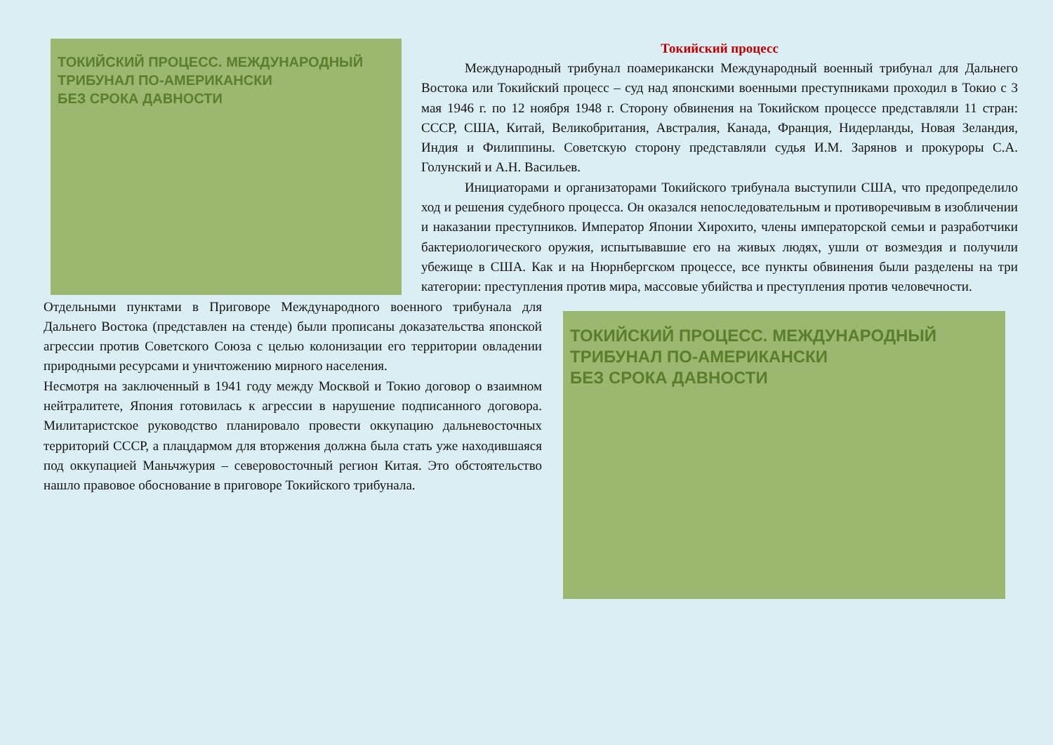ТОКИЙСКИЙ ПРОЦЕСС. МЕЖДУНАРОДНЫЙ ТРИБУНАЛ ПО-АМЕРИКАНСКИ
БЕЗ СРОКА ДАВНОСТИ
Токийский процесс
Международный трибунал поамерикански Международный военный трибунал для Дальнего Востока или Токийский процесс – суд над японскими военными преступниками проходил в Токио с 3 мая 1946 г. по 12 ноября 1948 г. Сторону обвинения на Токийском процессе представляли 11 стран: СССР, США, Китай, Великобритания, Австралия, Канада, Франция, Нидерланды, Новая Зеландия, Индия и Филиппины. Советскую сторону представляли судья И.М. Зарянов и прокуроры С.А. Голунский и А.Н. Васильев.
Инициаторами и организаторами Токийского трибунала выступили США, что предопределило ход и решения судебного процесса. Он оказался непоследовательным и противоречивым в изобличении и наказании преступников. Император Японии Хирохито, члены императорской семьи и разработчики бактериологического оружия, испытывавшие его на живых людях, ушли от возмездия и получили убежище в США. Как и на Нюрнбергском процессе, все пункты обвинения были разделены на три категории: преступления против мира, массовые убийства и преступления против человечности.
Отдельными пунктами в Приговоре Международного военного трибунала для Дальнего Востока (представлен на стенде) были прописаны доказательства японской агрессии против Советского Союза с целью колонизации его территории овладении природными ресурсами и уничтожению мирного населения.
Несмотря на заключенный в 1941 году между Москвой и Токио договор о взаимном нейтралитете, Япония готовилась к агрессии в нарушение подписанного договора. Милитаристское руководство планировало провести оккупацию дальневосточных территорий СССР, а плацдармом для вторжения должна была стать уже находившаяся под оккупацией Маньчжурия – северовосточный регион Китая. Это обстоятельство нашло правовое обоснование в приговоре Токийского трибунала.
ТОКИЙСКИЙ ПРОЦЕСС. МЕЖДУНАРОДНЫЙ ТРИБУНАЛ ПО-АМЕРИКАНСКИ
БЕЗ СРОКА ДАВНОСТИ